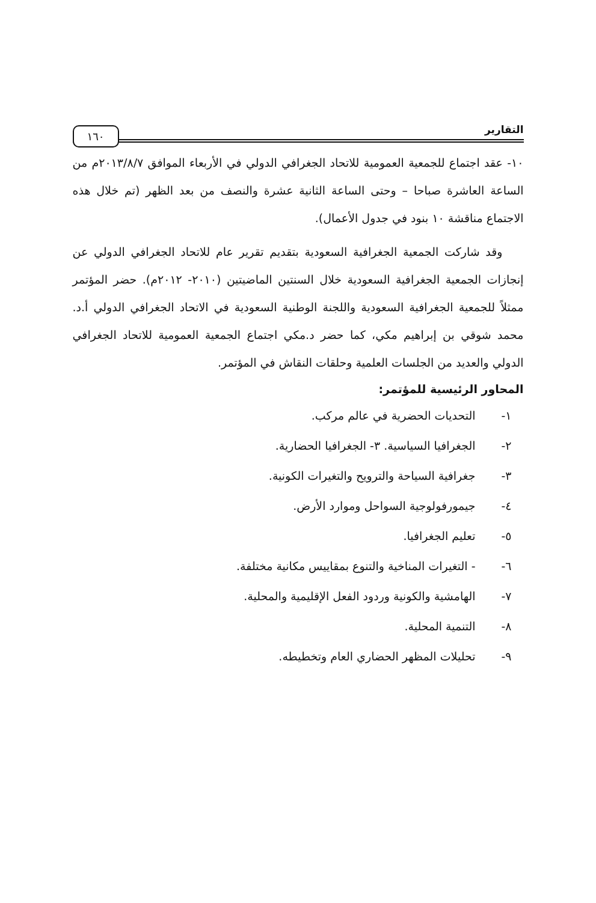التقارير
١٦٠
١٠- عقد اجتماع للجمعية العمومية للاتحاد الجغرافي الدولي في الأربعاء الموافق ٢٠١٣/٨/٧م من الساعة العاشرة صباحا – وحتى الساعة الثانية عشرة والنصف من بعد الظهر (تم خلال هذه الاجتماع مناقشة ١٠ بنود في جدول الأعمال).
وقد شاركت الجمعية الجغرافية السعودية بتقديم تقرير عام للاتحاد الجغرافي الدولي عن إنجازات الجمعية الجغرافية السعودية خلال السنتين الماضيتين (٢٠١٠- ٢٠١٢م). حضر المؤتمر ممثلاً للجمعية الجغرافية السعودية واللجنة الوطنية السعودية في الاتحاد الجغرافي الدولي أ.د. محمد شوقي بن إبراهيم مكي، كما حضر د.مكي اجتماع الجمعية العمومية للاتحاد الجغرافي الدولي والعديد من الجلسات العلمية وحلقات النقاش في المؤتمر.
المحاور الرئيسية للمؤتمر:
١- التحديات الحضرية في عالم مركب.
٢- الجغرافيا السياسية. ٣- الجغرافيا الحضارية.
٣- جغرافية السياحة والترويح والتغيرات الكونية.
٤- جيمورفولوجية السواحل وموارد الأرض.
٥- تعليم الجغرافيا.
٦- - التغيرات المناخية والتنوع بمقاييس مكانية مختلفة.
٧- الهامشية والكونية وردود الفعل الإقليمية والمحلية.
٨- التنمية المحلية.
٩- تحليلات المظهر الحضاري العام وتخطيطه.